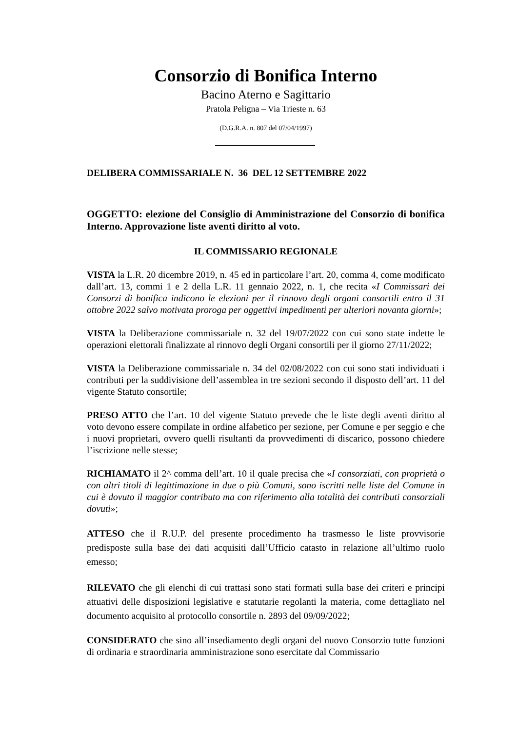Consorzio di Bonifica Interno
Bacino Aterno e Sagittario
Pratola Peligna – Via Trieste n. 63
(D.G.R.A. n. 807 del 07/04/1997)
DELIBERA COMMISSARIALE N. 36 DEL 12 SETTEMBRE 2022
OGGETTO: elezione del Consiglio di Amministrazione del Consorzio di bonifica Interno. Approvazione liste aventi diritto al voto.
IL COMMISSARIO REGIONALE
VISTA la L.R. 20 dicembre 2019, n. 45 ed in particolare l’art. 20, comma 4, come modificato dall’art. 13, commi 1 e 2 della L.R. 11 gennaio 2022, n. 1, che recita «I Commissari dei Consorzi di bonifica indicono le elezioni per il rinnovo degli organi consortili entro il 31 ottobre 2022 salvo motivata proroga per oggettivi impedimenti per ulteriori novanta giorni»;
VISTA la Deliberazione commissariale n. 32 del 19/07/2022 con cui sono state indette le operazioni elettorali finalizzate al rinnovo degli Organi consortili per il giorno 27/11/2022;
VISTA la Deliberazione commissariale n. 34 del 02/08/2022 con cui sono stati individuati i contributi per la suddivisione dell’assemblea in tre sezioni secondo il disposto dell’art. 11 del vigente Statuto consortile;
PRESO ATTO che l’art. 10 del vigente Statuto prevede che le liste degli aventi diritto al voto devono essere compilate in ordine alfabetico per sezione, per Comune e per seggio e che i nuovi proprietari, ovvero quelli risultanti da provvedimenti di discarico, possono chiedere l’iscrizione nelle stesse;
RICHIAMATO il 2^ comma dell’art. 10 il quale precisa che «I consorziati, con proprietà o con altri titoli di legittimazione in due o più Comuni, sono iscritti nelle liste del Comune in cui è dovuto il maggior contributo ma con riferimento alla totalità dei contributi consorziali dovuti»;
ATTESO che il R.U.P. del presente procedimento ha trasmesso le liste provvisorie predisposte sulla base dei dati acquisiti dall’Ufficio catasto in relazione all’ultimo ruolo emesso;
RILEVATO che gli elenchi di cui trattasi sono stati formati sulla base dei criteri e principi attuativi delle disposizioni legislative e statutarie regolanti la materia, come dettagliato nel documento acquisito al protocollo consortile n. 2893 del 09/09/2022;
CONSIDERATO che sino all’insediamento degli organi del nuovo Consorzio tutte funzioni di ordinaria e straordinaria amministrazione sono esercitate dal Commissario